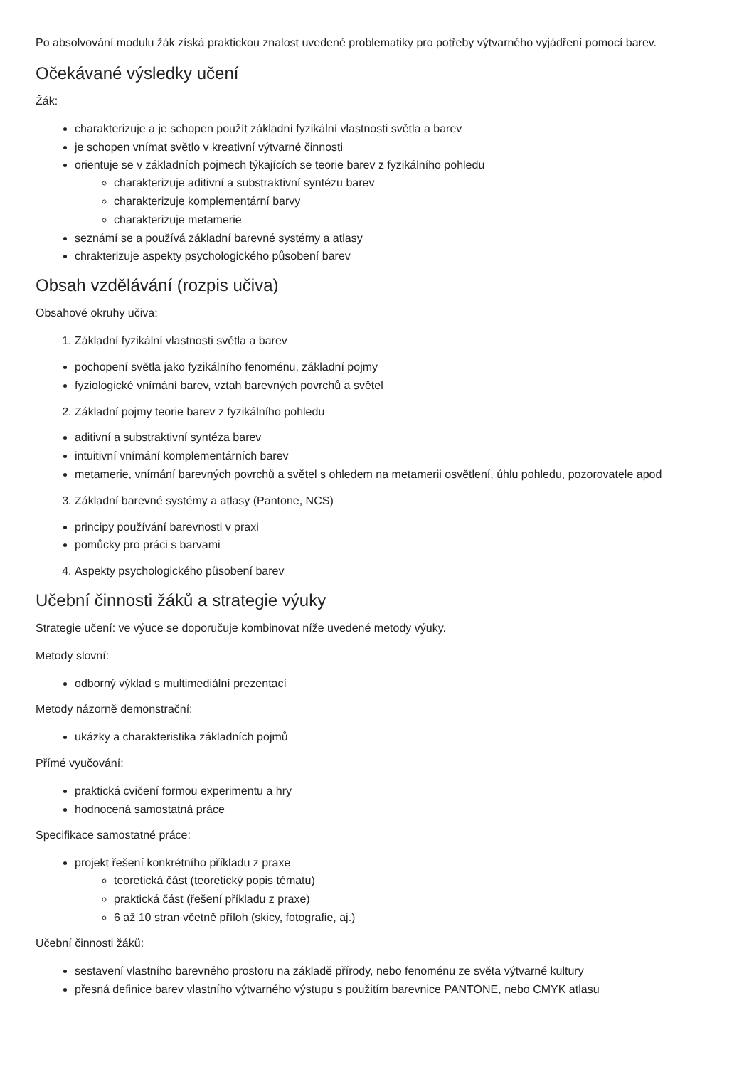Po absolvování modulu žák získá praktickou znalost uvedené problematiky pro potřeby výtvarného vyjádření pomocí barev.
Očekávané výsledky učení
Žák:
charakterizuje a je schopen použít základní fyzikální vlastnosti světla a barev
je schopen vnímat světlo v kreativní výtvarné činnosti
orientuje se v základních pojmech týkajících se teorie barev z fyzikálního pohledu
charakterizuje aditivní a substraktivní syntézu barev
charakterizuje komplementární barvy
charakterizuje metamerie
seznámí se a používá základní barevné systémy a atlasy
chrakterizuje aspekty psychologického působení barev
Obsah vzdělávání (rozpis učiva)
Obsahové okruhy učiva:
1. Základní fyzikální vlastnosti světla a barev
pochopení světla jako fyzikálního fenoménu, základní pojmy
fyziologické vnímání barev, vztah barevných povrchů a světel
2. Základní pojmy teorie barev z fyzikálního pohledu
aditivní a substraktivní syntéza barev
intuitivní vnímání komplementárních barev
metamerie, vnímání barevných povrchů a světel s ohledem na metamerii osvětlení, úhlu pohledu, pozorovatele apod
3. Základní barevné systémy a atlasy (Pantone, NCS)
principy používání barevnosti v praxi
pomůcky pro práci s barvami
4. Aspekty psychologického působení barev
Učební činnosti žáků a strategie výuky
Strategie učení: ve výuce se doporučuje kombinovat níže uvedené metody výuky.
Metody slovní:
odborný výklad s multimediální prezentací
Metody názorně demonstrační:
ukázky a charakteristika základních pojmů
Přímé vyučování:
praktická cvičení formou experimentu a hry
hodnocená samostatná práce
Specifikace samostatné práce:
projekt řešení konkrétního příkladu z praxe
teoretická část (teoretický popis tématu)
praktická část (řešení příkladu z praxe)
6 až 10 stran včetně příloh (skicy, fotografie, aj.)
Učební činnosti žáků:
sestavení vlastního barevného prostoru na základě přírody, nebo fenoménu ze světa výtvarné kultury
přesná definice barev vlastního výtvarného výstupu s použitím barevnice PANTONE, nebo CMYK atlasu